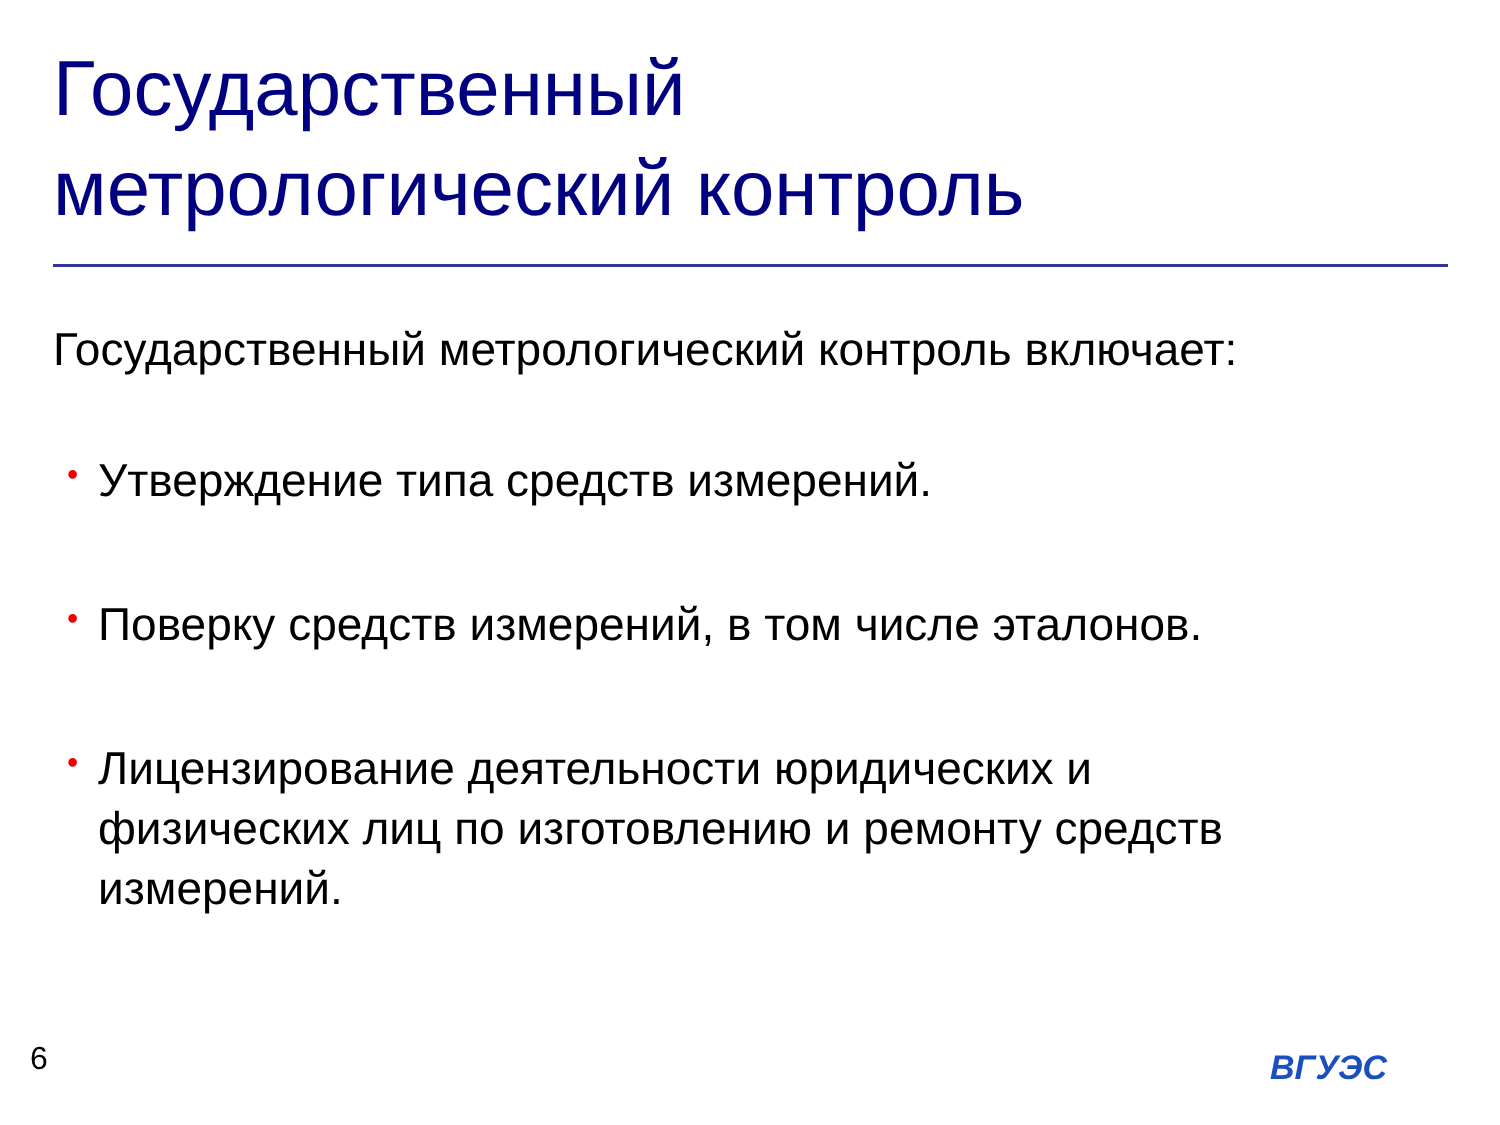Государственный
метрологический контроль
Государственный метрологический контроль включает:
• Утверждение типа средств измерений.
• Поверку средств измерений, в том числе эталонов.
• Лицензирование деятельности юридических и физических лиц по изготовлению и ремонту средств измерений.
6 ВГУЭС